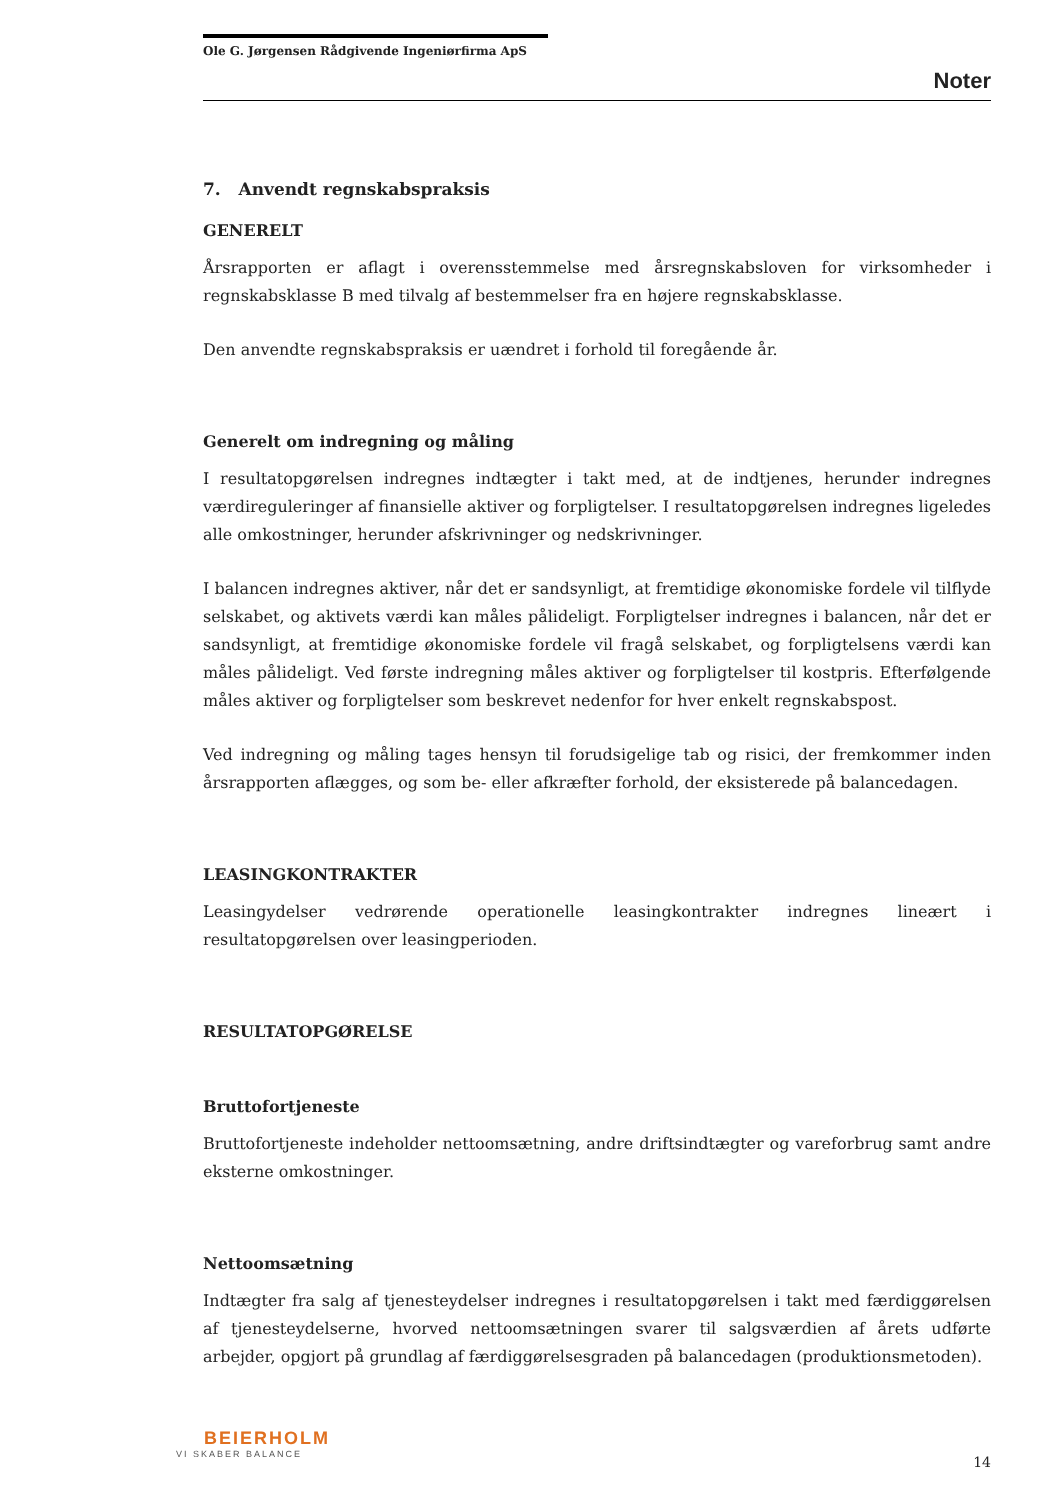Ole G. Jørgensen Rådgivende Ingeniørfirma ApS
Noter
7. Anvendt regnskabspraksis
GENERELT
Årsrapporten er aflagt i overensstemmelse med årsregnskabsloven for virksomheder i regnskabsklasse B med tilvalg af bestemmelser fra en højere regnskabsklasse.
Den anvendte regnskabspraksis er uændret i forhold til foregående år.
Generelt om indregning og måling
I resultatopgørelsen indregnes indtægter i takt med, at de indtjenes, herunder indregnes værdireguleringer af finansielle aktiver og forpligtelser. I resultatopgørelsen indregnes ligeledes alle omkostninger, herunder afskrivninger og nedskrivninger.
I balancen indregnes aktiver, når det er sandsynligt, at fremtidige økonomiske fordele vil tilflyde selskabet, og aktivets værdi kan måles pålideligt. Forpligtelser indregnes i balancen, når det er sandsynligt, at fremtidige økonomiske fordele vil fragå selskabet, og forpligtelsens værdi kan måles pålideligt. Ved første indregning måles aktiver og forpligtelser til kostpris. Efterfølgende måles aktiver og forpligtelser som beskrevet nedenfor for hver enkelt regnskabspost.
Ved indregning og måling tages hensyn til forudsigelige tab og risici, der fremkommer inden årsrapporten aflægges, og som be- eller afkræfter forhold, der eksisterede på balancedagen.
LEASINGKONTRAKTER
Leasingydelser vedrørende operationelle leasingkontrakter indregnes lineært i resultatopgørelsen over leasingperioden.
RESULTATOPGØRELSE
Bruttofortjeneste
Bruttofortjeneste indeholder nettoomsætning, andre driftsindtægter og vareforbrug samt andre eksterne omkostninger.
Nettoomsætning
Indtægter fra salg af tjenesteydelser indregnes i resultatopgørelsen i takt med færdiggørelsen af tjenesteydelserne, hvorved nettoomsætningen svarer til salgsværdien af årets udførte arbejder, opgjort på grundlag af færdiggørelsesgraden på balancedagen (produktionsmetoden).
BEIERHOLM
VI SKABER BALANCE
14